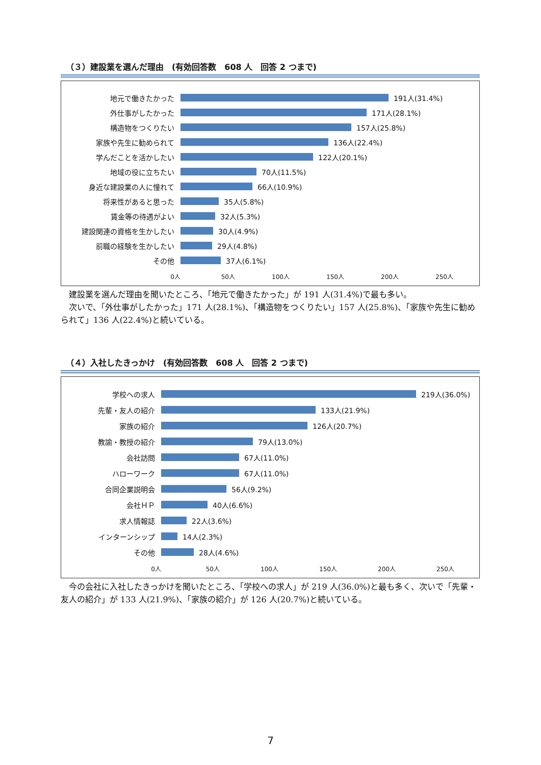（３）建設業を選んだ理由　(有効回答数　608 人　回答 2 つまで)
地元で働きたかった 191人(31.4%)
外仕事がしたかった 171人(28.1%)
構造物をつくりたい 157人(25.8%)
家族や先生に勧められて 136人(22.4%)
学んだことを活かしたい 122人(20.1%)
地域の役に立ちたい 70人(11.5%)
身近な建設業の人に憧れて 66人(10.9%)
将来性があると思った 35人(5.8%)
賃金等の待遇がよい 32人(5.3%)
建設関連の資格を生かしたい 30人(4.9%)
前職の経験を生かしたい 29人(4.8%)
その他 37人(6.1%)
0人 50人 100人 150人 200人 250人
　建設業を選んだ理由を聞いたところ、「地元で働きたかった」が 191 人(31.4%)で最も多い。
　次いで、「外仕事がしたかった」171 人(28.1%)、「構造物をつくりたい」157 人(25.8%)、「家族や先生に勧められて」136 人(22.4%)と続いている。
（４）入社したきっかけ　(有効回答数　608 人　回答 2 つまで)
学校への求人 219人(36.0%)
先輩・友人の紹介 133人(21.9%)
家族の紹介 126人(20.7%)
教諭・教授の紹介 79人(13.0%)
会社訪問 67人(11.0%)
ハローワーク 67人(11.0%)
合同企業説明会 56人(9.2%)
会社ＨＰ 40人(6.6%)
求人情報誌 22人(3.6%)
インターンシップ 14人(2.3%)
その他 28人(4.6%)
0人 50人 100人 150人 200人 250人
　今の会社に入社したきっかけを聞いたところ、「学校への求人」が 219 人(36.0%)と最も多く、次いで「先輩・友人の紹介」が 133 人(21.9%)、「家族の紹介」が 126 人(20.7%)と続いている。
7